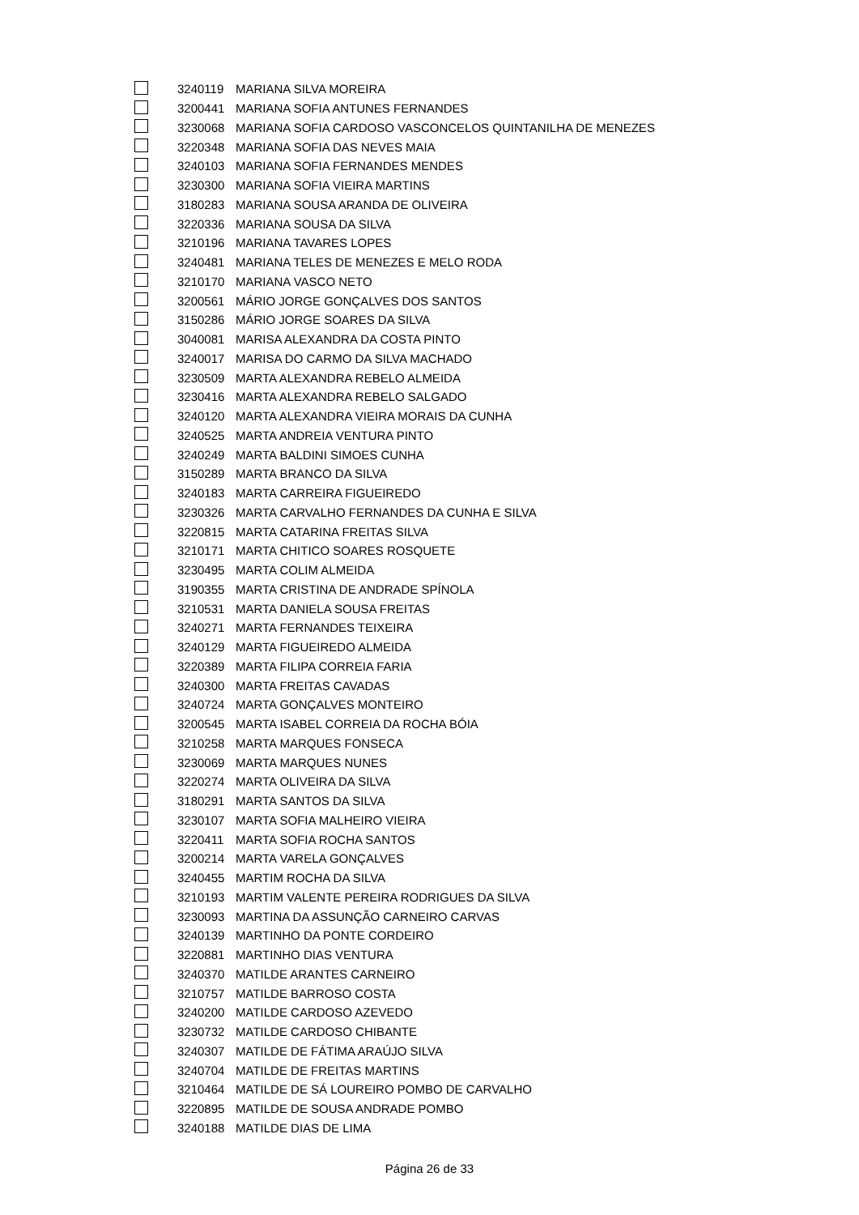| | 3240119 | MARIANA SILVA MOREIRA |
| | 3200441 | MARIANA SOFIA ANTUNES FERNANDES |
| | 3230068 | MARIANA SOFIA CARDOSO VASCONCELOS QUINTANILHA DE MENEZES |
| | 3220348 | MARIANA SOFIA DAS NEVES MAIA |
| | 3240103 | MARIANA SOFIA FERNANDES MENDES |
| | 3230300 | MARIANA SOFIA VIEIRA MARTINS |
| | 3180283 | MARIANA SOUSA ARANDA DE OLIVEIRA |
| | 3220336 | MARIANA SOUSA DA SILVA |
| | 3210196 | MARIANA TAVARES LOPES |
| | 3240481 | MARIANA TELES DE MENEZES E MELO RODA |
| | 3210170 | MARIANA VASCO NETO |
| | 3200561 | MÁRIO JORGE GONÇALVES DOS SANTOS |
| | 3150286 | MÁRIO JORGE SOARES DA SILVA |
| | 3040081 | MARISA ALEXANDRA DA COSTA PINTO |
| | 3240017 | MARISA DO CARMO DA SILVA MACHADO |
| | 3230509 | MARTA ALEXANDRA REBELO ALMEIDA |
| | 3230416 | MARTA ALEXANDRA REBELO SALGADO |
| | 3240120 | MARTA ALEXANDRA VIEIRA MORAIS DA CUNHA |
| | 3240525 | MARTA ANDREIA VENTURA PINTO |
| | 3240249 | MARTA BALDINI SIMOES CUNHA |
| | 3150289 | MARTA BRANCO DA SILVA |
| | 3240183 | MARTA CARREIRA FIGUEIREDO |
| | 3230326 | MARTA CARVALHO FERNANDES DA CUNHA E SILVA |
| | 3220815 | MARTA CATARINA FREITAS SILVA |
| | 3210171 | MARTA CHITICO SOARES ROSQUETE |
| | 3230495 | MARTA COLIM ALMEIDA |
| | 3190355 | MARTA CRISTINA DE ANDRADE SPÍNOLA |
| | 3210531 | MARTA DANIELA SOUSA FREITAS |
| | 3240271 | MARTA FERNANDES TEIXEIRA |
| | 3240129 | MARTA FIGUEIREDO ALMEIDA |
| | 3220389 | MARTA FILIPA CORREIA FARIA |
| | 3240300 | MARTA FREITAS CAVADAS |
| | 3240724 | MARTA GONÇALVES MONTEIRO |
| | 3200545 | MARTA ISABEL CORREIA DA ROCHA BÓIA |
| | 3210258 | MARTA MARQUES FONSECA |
| | 3230069 | MARTA MARQUES NUNES |
| | 3220274 | MARTA OLIVEIRA DA SILVA |
| | 3180291 | MARTA SANTOS DA SILVA |
| | 3230107 | MARTA SOFIA MALHEIRO VIEIRA |
| | 3220411 | MARTA SOFIA ROCHA SANTOS |
| | 3200214 | MARTA VARELA GONÇALVES |
| | 3240455 | MARTIM ROCHA DA SILVA |
| | 3210193 | MARTIM VALENTE PEREIRA RODRIGUES DA SILVA |
| | 3230093 | MARTINA DA ASSUNÇÃO CARNEIRO CARVAS |
| | 3240139 | MARTINHO DA PONTE CORDEIRO |
| | 3220881 | MARTINHO DIAS VENTURA |
| | 3240370 | MATILDE ARANTES CARNEIRO |
| | 3210757 | MATILDE BARROSO COSTA |
| | 3240200 | MATILDE CARDOSO AZEVEDO |
| | 3230732 | MATILDE CARDOSO CHIBANTE |
| | 3240307 | MATILDE DE FÁTIMA ARAÚJO SILVA |
| | 3240704 | MATILDE DE FREITAS MARTINS |
| | 3210464 | MATILDE DE SÁ LOUREIRO POMBO DE CARVALHO |
| | 3220895 | MATILDE DE SOUSA ANDRADE POMBO |
| | 3240188 | MATILDE DIAS DE LIMA |
Página 26 de 33